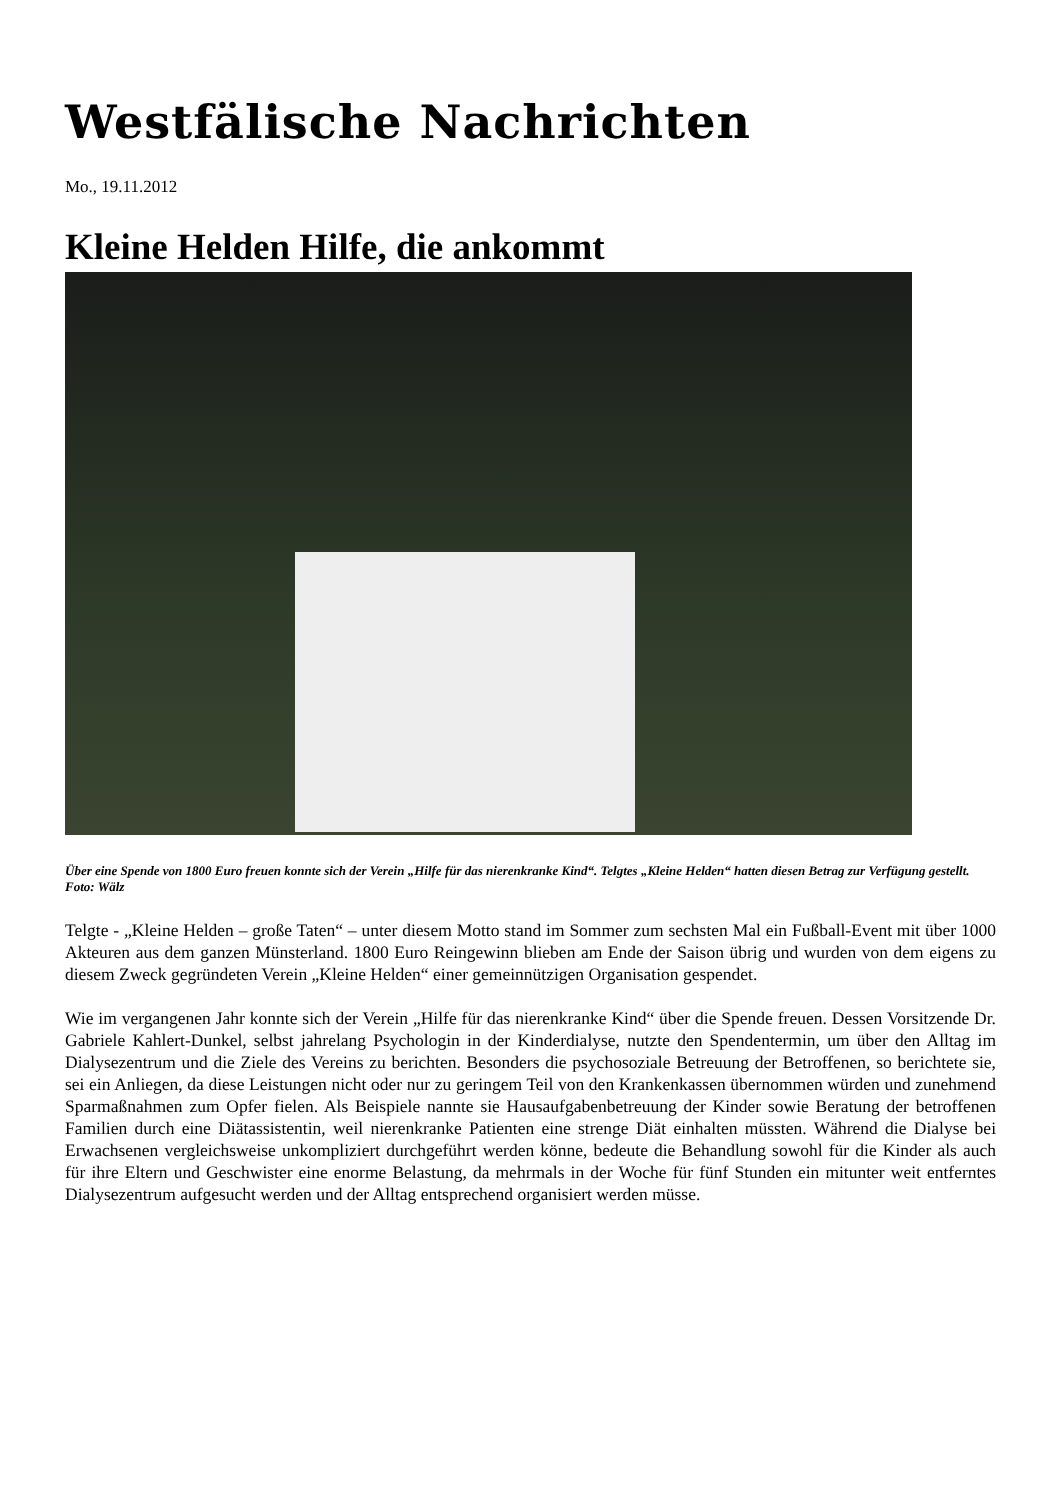Westfälische Nachrichten
Mo., 19.11.2012
Kleine Helden Hilfe, die ankommt
Über eine Spende von 1800 Euro freuen konnte sich der Verein „Hilfe für das nierenkranke Kind“. Telgtes „Kleine Helden“ hatten diesen Betrag zur Verfügung gestellt. Foto: Wälz
Telgte - „Kleine Helden – große Taten“ – unter diesem Motto stand im Sommer zum sechsten Mal ein Fußball-Event mit über 1000 Akteuren aus dem ganzen Münsterland. 1800 Euro Reingewinn blieben am Ende der Saison übrig und wurden von dem eigens zu diesem Zweck gegründeten Verein „Kleine Helden“ einer gemeinnützigen Organisation gespendet.
Wie im vergangenen Jahr konnte sich der Verein „Hilfe für das nierenkranke Kind“ über die Spende freuen. Dessen Vorsitzende Dr. Gabriele Kahlert-Dunkel, selbst jahrelang Psychologin in der Kinderdialyse, nutzte den Spendentermin, um über den Alltag im Dialysezentrum und die Ziele des Vereins zu berichten. Besonders die psychosoziale Betreuung der Betroffenen, so berichtete sie, sei ein Anliegen, da diese Leistungen nicht oder nur zu geringem Teil von den Krankenkassen übernommen würden und zunehmend Sparmaßnahmen zum Opfer fielen. Als Beispiele nannte sie Hausaufgabenbetreuung der Kinder sowie Beratung der betroffenen Familien durch eine Diätassistentin, weil nierenkranke Patienten eine strenge Diät einhalten müssten. Während die Dialyse bei Erwachsenen vergleichsweise unkompliziert durchgeführt werden könne, bedeute die Behandlung sowohl für die Kinder als auch für ihre Eltern und Geschwister eine enorme Belastung, da mehrmals in der Woche für fünf Stunden ein mitunter weit entferntes Dialysezentrum aufgesucht werden und der Alltag entsprechend organisiert werden müsse.